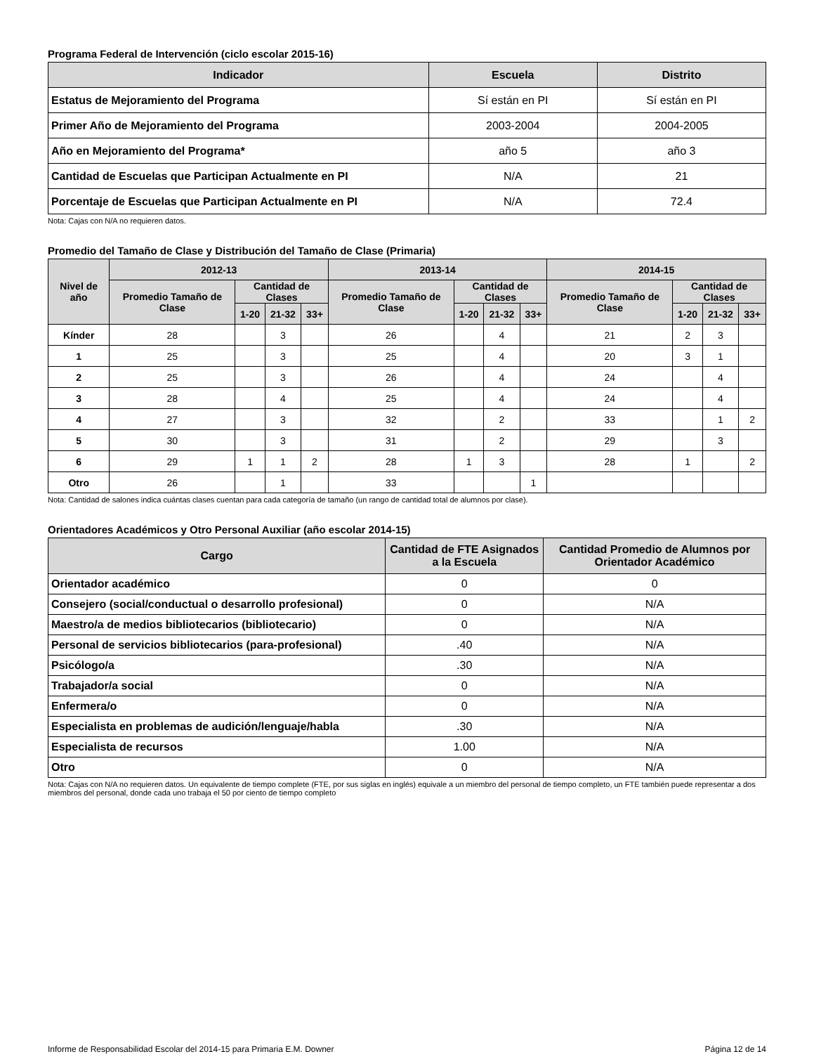Programa Federal de Intervención (ciclo escolar 2015-16)
| Indicador | Escuela | Distrito |
| --- | --- | --- |
| Estatus de Mejoramiento del Programa | Sí están en PI | Sí están en PI |
| Primer Año de Mejoramiento del Programa | 2003-2004 | 2004-2005 |
| Año en Mejoramiento del Programa* | año 5 | año 3 |
| Cantidad de Escuelas que Participan Actualmente en PI | N/A | 21 |
| Porcentaje de Escuelas que Participan Actualmente en PI | N/A | 72.4 |
Nota: Cajas con N/A no requieren datos.
Promedio del Tamaño de Clase y Distribución del Tamaño de Clase (Primaria)
| Nivel de año | 2012-13 | | | | 2013-14 | | | | 2014-15 | | | |
| --- | --- | --- | --- | --- | --- | --- | --- | --- | --- | --- | --- | --- |
| | Promedio Tamaño de Clase | Cantidad de Clases | | | Promedio Tamaño de Clase | Cantidad de Clases | | | Promedio Tamaño de Clase | Cantidad de Clases | | |
| | | 1-20 | 21-32 | 33+ | | 1-20 | 21-32 | 33+ | | 1-20 | 21-32 | 33+ |
| Kínder | 28 | | 3 | | 26 | | 4 | | 21 | 2 | 3 | |
| 1 | 25 | | 3 | | 25 | | 4 | | 20 | 3 | 1 | |
| 2 | 25 | | 3 | | 26 | | 4 | | 24 | | 4 | |
| 3 | 28 | | 4 | | 25 | | 4 | | 24 | | 4 | |
| 4 | 27 | | 3 | | 32 | | 2 | | 33 | | 1 | 2 |
| 5 | 30 | | 3 | | 31 | | 2 | | 29 | | 3 | |
| 6 | 29 | 1 | 1 | 2 | 28 | 1 | 3 | | 28 | 1 | | 2 |
| Otro | 26 | | 1 | | 33 | | | 1 | | | | |
Nota: Cantidad de salones indica cuántas clases cuentan para cada categoría de tamaño (un rango de cantidad total de alumnos por clase).
Orientadores Académicos y Otro Personal Auxiliar (año escolar 2014-15)
| Cargo | Cantidad de FTE Asignados a la Escuela | Cantidad Promedio de Alumnos por Orientador Académico |
| --- | --- | --- |
| Orientador académico | 0 | 0 |
| Consejero (social/conductual o desarrollo profesional) | 0 | N/A |
| Maestro/a de medios bibliotecarios (bibliotecario) | 0 | N/A |
| Personal de servicios bibliotecarios (para-profesional) | .40 | N/A |
| Psicólogo/a | .30 | N/A |
| Trabajador/a social | 0 | N/A |
| Enfermera/o | 0 | N/A |
| Especialista en problemas de audición/lenguaje/habla | .30 | N/A |
| Especialista de recursos | 1.00 | N/A |
| Otro | 0 | N/A |
Nota: Cajas con N/A no requieren datos. Un equivalente de tiempo complete (FTE, por sus siglas en inglés) equivale a un miembro del personal de tiempo completo, un FTE también puede representar a dos miembros del personal, donde cada uno trabaja el 50 por ciento de tiempo completo
Informe de Responsabilidad Escolar del 2014-15 para Primaria E.M. Downer Página 12 de 14